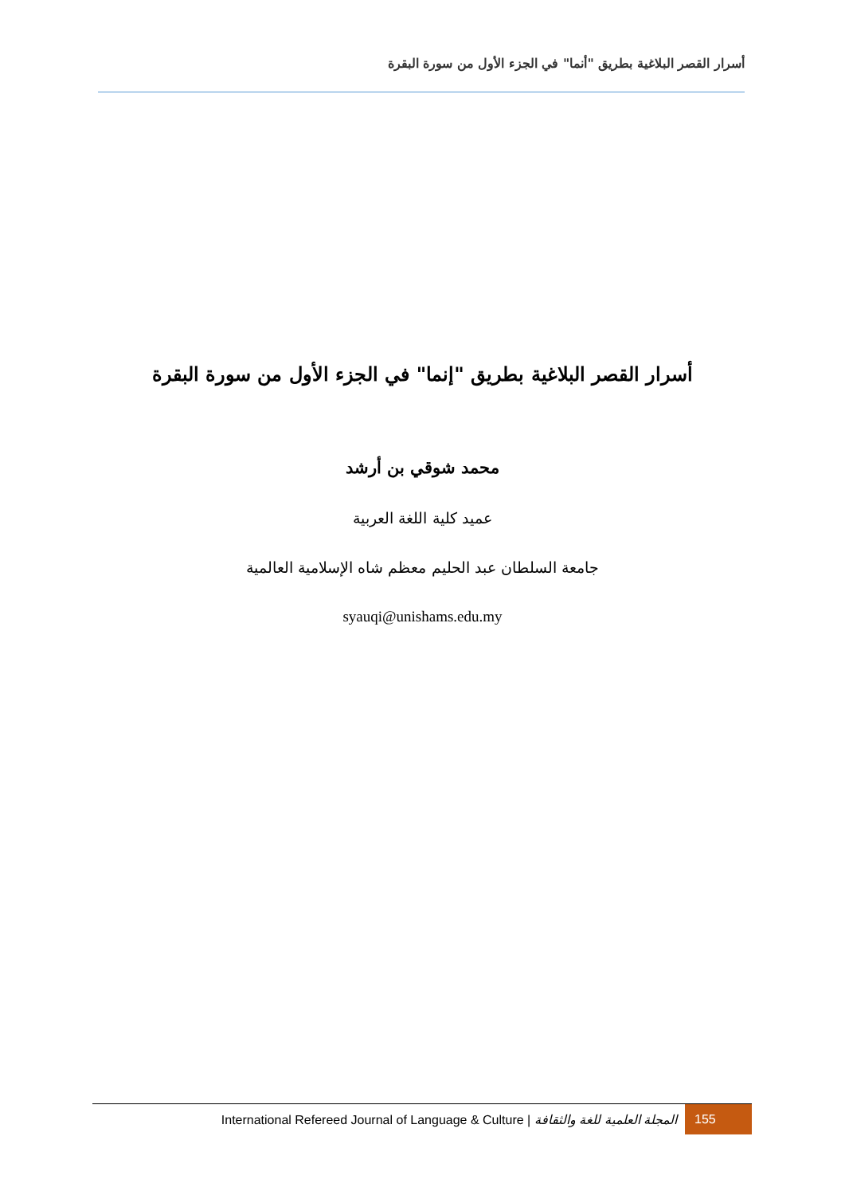أسرار القصر البلاغية بطريق "أنما" في الجزء الأول من سورة البقرة
أسرار القصر البلاغية بطريق "إنما" في الجزء الأول من سورة البقرة
محمد شوقي بن أرشد
عميد كلية اللغة العربية
جامعة السلطان عبد الحليم معظم شاه الإسلامية العالمية
syauqi@unishams.edu.my
International Refereed Journal of Language & Culture | المجلة العلمية للغة والثقافة 155